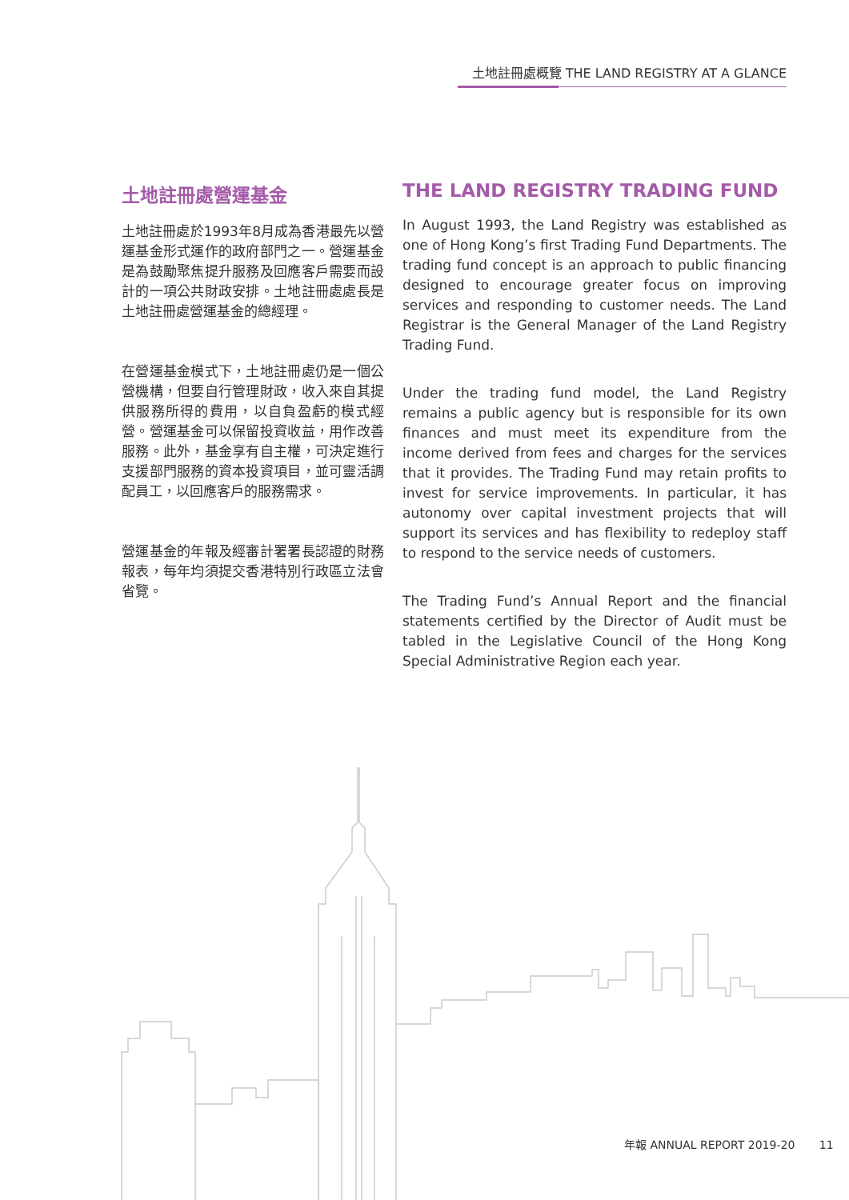土地註冊處概覽 THE LAND REGISTRY AT A GLANCE
土地註冊處營運基金
土地註冊處於1993年8月成為香港最先以營運基金形式運作的政府部門之一。營運基金是為鼓勵聚焦提升服務及回應客戶需要而設計的一項公共財政安排。土地註冊處處長是土地註冊處營運基金的總經理。
在營運基金模式下，土地註冊處仍是一個公營機構，但要自行管理財政，收入來自其提供服務所得的費用，以自負盈虧的模式經營。營運基金可以保留投資收益，用作改善服務。此外，基金享有自主權，可決定進行支援部門服務的資本投資項目，並可靈活調配員工，以回應客戶的服務需求。
營運基金的年報及經審計署署長認證的財務報表，每年均須提交香港特別行政區立法會省覽。
THE LAND REGISTRY TRADING FUND
In August 1993, the Land Registry was established as one of Hong Kong’s first Trading Fund Departments. The trading fund concept is an approach to public financing designed to encourage greater focus on improving services and responding to customer needs. The Land Registrar is the General Manager of the Land Registry Trading Fund.
Under the trading fund model, the Land Registry remains a public agency but is responsible for its own finances and must meet its expenditure from the income derived from fees and charges for the services that it provides. The Trading Fund may retain profits to invest for service improvements. In particular, it has autonomy over capital investment projects that will support its services and has flexibility to redeploy staff to respond to the service needs of customers.
The Trading Fund’s Annual Report and the financial statements certified by the Director of Audit must be tabled in the Legislative Council of the Hong Kong Special Administrative Region each year.
年報 ANNUAL REPORT 2019-20 11